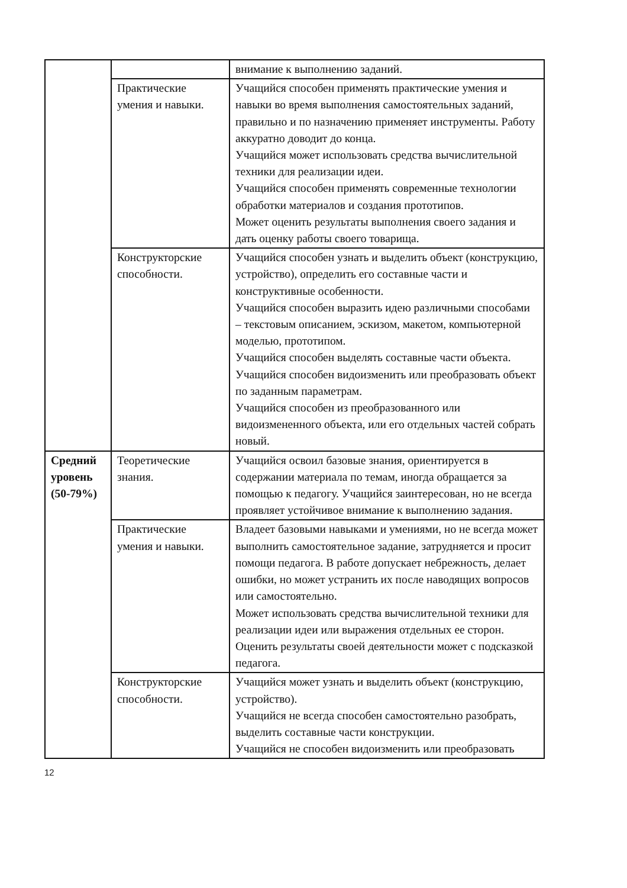| | | внимание к выполнению заданий. |
| | Практические умения и навыки. | Учащийся способен применять практические умения и навыки во время выполнения самостоятельных заданий, правильно и по назначению применяет инструменты. Работу аккуратно доводит до конца. Учащийся может использовать средства вычислительной техники для реализации идеи. Учащийся способен применять современные технологии обработки материалов и создания прототипов. Может оценить результаты выполнения своего задания и дать оценку работы своего товарища. |
| | Конструкторские способности. | Учащийся способен узнать и выделить объект (конструкцию, устройство), определить его составные части и конструктивные особенности. Учащийся способен выразить идею различными способами – текстовым описанием, эскизом, макетом, компьютерной моделью, прототипом. Учащийся способен выделять составные части объекта. Учащийся способен видоизменить или преобразовать объект по заданным параметрам. Учащийся способен из преобразованного или видоизмененного объекта, или его отдельных частей собрать новый. |
| Средний уровень (50-79%) | Теоретические знания. | Учащийся освоил базовые знания, ориентируется в содержании материала по темам, иногда обращается за помощью к педагогу. Учащийся заинтересован, но не всегда проявляет устойчивое внимание к выполнению задания. |
| | Практические умения и навыки. | Владеет базовыми навыками и умениями, но не всегда может выполнить самостоятельное задание, затрудняется и просит помощи педагога. В работе допускает небрежность, делает ошибки, но может устранить их после наводящих вопросов или самостоятельно. Может использовать средства вычислительной техники для реализации идеи или выражения отдельных ее сторон. Оценить результаты своей деятельности может с подсказкой педагога. |
| | Конструкторские способности. | Учащийся может узнать и выделить объект (конструкцию, устройство). Учащийся не всегда способен самостоятельно разобрать, выделить составные части конструкции. Учащийся не способен видоизменить или преобразовать |
12